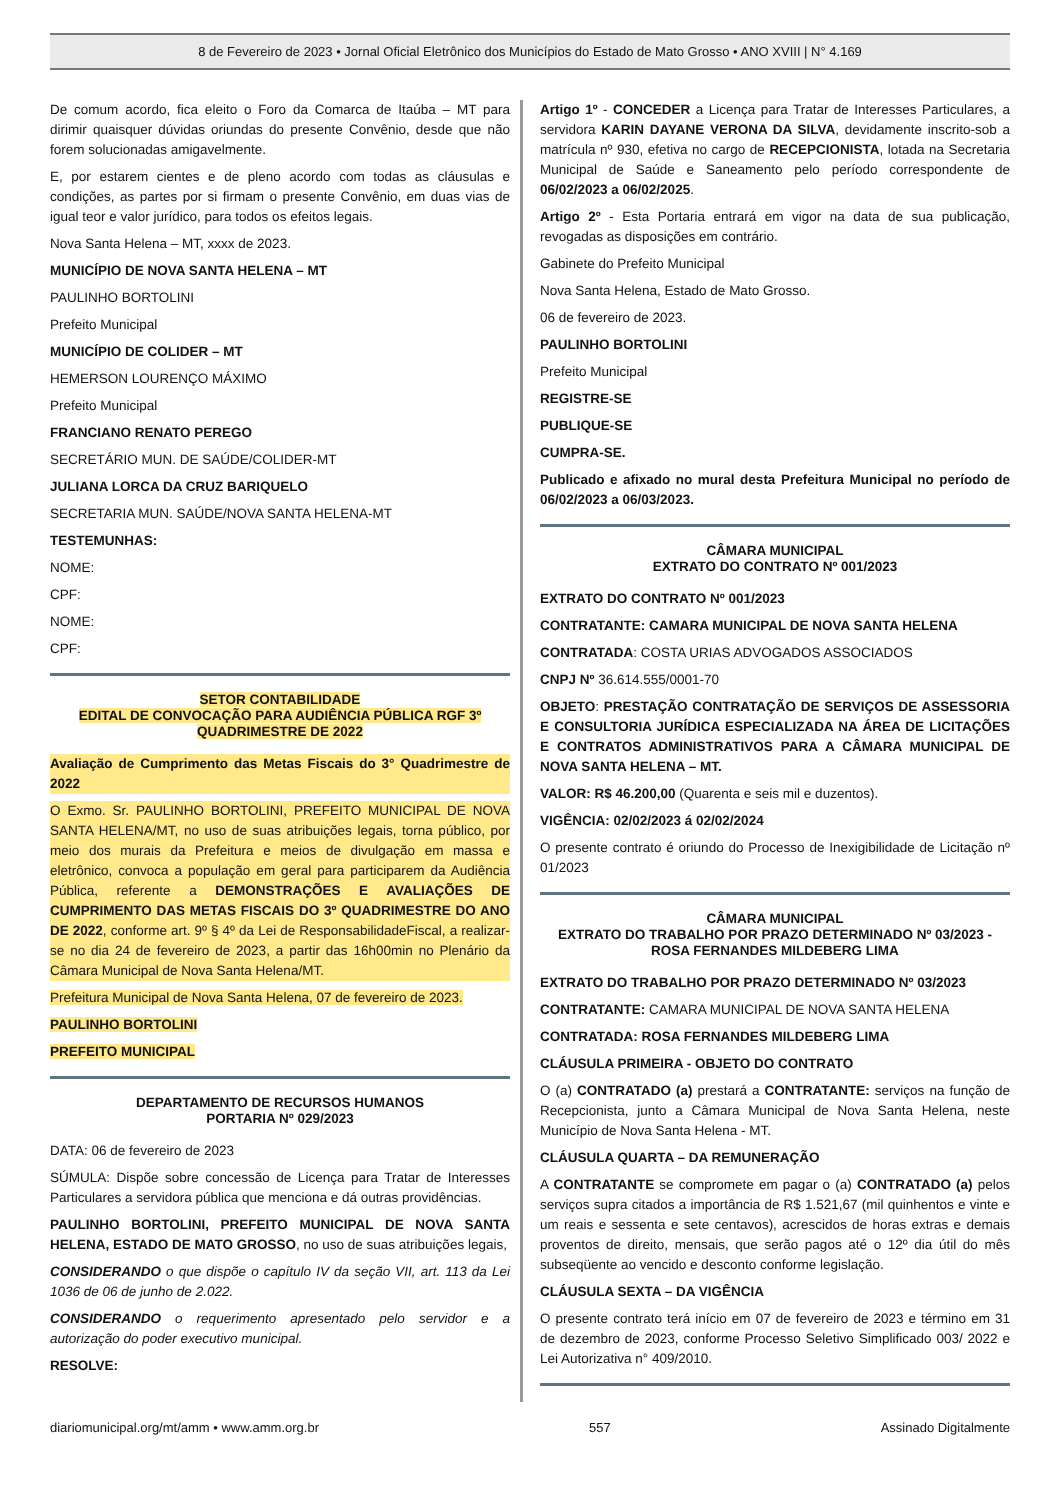8 de Fevereiro de 2023 • Jornal Oficial Eletrônico dos Municípios do Estado de Mato Grosso • ANO XVIII | N° 4.169
De comum acordo, fica eleito o Foro da Comarca de Itaúba – MT para dirimir quaisquer dúvidas oriundas do presente Convênio, desde que não forem solucionadas amigavelmente.
E, por estarem cientes e de pleno acordo com todas as cláusulas e condições, as partes por si firmam o presente Convênio, em duas vias de igual teor e valor jurídico, para todos os efeitos legais.
Nova Santa Helena – MT, xxxx de 2023.
MUNICÍPIO DE NOVA SANTA HELENA – MT
PAULINHO BORTOLINI
Prefeito Municipal
MUNICÍPIO DE COLIDER – MT
HEMERSON LOURENÇO MÁXIMO
Prefeito Municipal
FRANCIANO RENATO PEREGO
SECRETÁRIO MUN. DE SAÚDE/COLIDER-MT
JULIANA LORCA DA CRUZ BARIQUELO
SECRETARIA MUN. SAÚDE/NOVA SANTA HELENA-MT
TESTEMUNHAS:
NOME:
CPF:
NOME:
CPF:
SETOR CONTABILIDADE
EDITAL DE CONVOCAÇÃO PARA AUDIÊNCIA PÚBLICA RGF 3º QUADRIMESTRE DE 2022
Avaliação de Cumprimento das Metas Fiscais do 3° Quadrimestre de 2022
O Exmo. Sr. PAULINHO BORTOLINI, PREFEITO MUNICIPAL DE NOVA SANTA HELENA/MT, no uso de suas atribuições legais, torna público, por meio dos murais da Prefeitura e meios de divulgação em massa e eletrônico, convoca a população em geral para participarem da Audiência Pública, referente a DEMONSTRAÇÕES E AVALIAÇÕES DE CUMPRIMENTO DAS METAS FISCAIS DO 3º QUADRIMESTRE DO ANO DE 2022, conforme art. 9º § 4º da Lei de ResponsabilidadeFiscal, a realizar-se no dia 24 de fevereiro de 2023, a partir das 16h00min no Plenário da Câmara Municipal de Nova Santa Helena/MT.
Prefeitura Municipal de Nova Santa Helena, 07 de fevereiro de 2023.
PAULINHO BORTOLINI
PREFEITO MUNICIPAL
DEPARTAMENTO DE RECURSOS HUMANOS
PORTARIA Nº 029/2023
DATA: 06 de fevereiro de 2023
SÚMULA: Dispõe sobre concessão de Licença para Tratar de Interesses Particulares a servidora pública que menciona e dá outras providências.
PAULINHO BORTOLINI, PREFEITO MUNICIPAL DE NOVA SANTA HELENA, ESTADO DE MATO GROSSO, no uso de suas atribuições legais,
CONSIDERANDO o que dispõe o capítulo IV da seção VII, art. 113 da Lei 1036 de 06 de junho de 2.022.
CONSIDERANDO o requerimento apresentado pelo servidor e a autorização do poder executivo municipal.
RESOLVE:
Artigo 1º - CONCEDER a Licença para Tratar de Interesses Particulares, a servidora KARIN DAYANE VERONA DA SILVA, devidamente inscrito-sob a matrícula nº 930, efetiva no cargo de RECEPCIONISTA, lotada na Secretaria Municipal de Saúde e Saneamento pelo período correspondente de 06/02/2023 a 06/02/2025.
Artigo 2º - Esta Portaria entrará em vigor na data de sua publicação, revogadas as disposições em contrário.
Gabinete do Prefeito Municipal
Nova Santa Helena, Estado de Mato Grosso.
06 de fevereiro de 2023.
PAULINHO BORTOLINI
Prefeito Municipal
REGISTRE-SE
PUBLIQUE-SE
CUMPRA-SE.
Publicado e afixado no mural desta Prefeitura Municipal no período de 06/02/2023 a 06/03/2023.
CÂMARA MUNICIPAL
EXTRATO DO CONTRATO Nº 001/2023
EXTRATO DO CONTRATO Nº 001/2023
CONTRATANTE: CAMARA MUNICIPAL DE NOVA SANTA HELENA
CONTRATADA: COSTA URIAS ADVOGADOS ASSOCIADOS
CNPJ Nº 36.614.555/0001-70
OBJETO: PRESTAÇÃO CONTRATAÇÃO DE SERVIÇOS DE ASSESSORIA E CONSULTORIA JURÍDICA ESPECIALIZADA NA ÁREA DE LICITAÇÕES E CONTRATOS ADMINISTRATIVOS PARA A CÂMARA MUNICIPAL DE NOVA SANTA HELENA – MT.
VALOR: R$ 46.200,00 (Quarenta e seis mil e duzentos).
VIGÊNCIA: 02/02/2023 á 02/02/2024
O presente contrato é oriundo do Processo de Inexigibilidade de Licitação nº 01/2023
CÂMARA MUNICIPAL
EXTRATO DO TRABALHO POR PRAZO DETERMINADO Nº 03/2023 - ROSA FERNANDES MILDEBERG LIMA
EXTRATO DO TRABALHO POR PRAZO DETERMINADO Nº 03/2023
CONTRATANTE: CAMARA MUNICIPAL DE NOVA SANTA HELENA
CONTRATADA: ROSA FERNANDES MILDEBERG LIMA
CLÁUSULA PRIMEIRA - OBJETO DO CONTRATO
O (a) CONTRATADO (a) prestará a CONTRATANTE: serviços na função de Recepcionista, junto a Câmara Municipal de Nova Santa Helena, neste Município de Nova Santa Helena - MT.
CLÁUSULA QUARTA – DA REMUNERAÇÃO
A CONTRATANTE se compromete em pagar o (a) CONTRATADO (a) pelos serviços supra citados a importância de R$ 1.521,67 (mil quinhentos e vinte e um reais e sessenta e sete centavos), acrescidos de horas extras e demais proventos de direito, mensais, que serão pagos até o 12º dia útil do mês subseqüente ao vencido e desconto conforme legislação.
CLÁUSULA SEXTA – DA VIGÊNCIA
O presente contrato terá início em 07 de fevereiro de 2023 e término em 31 de dezembro de 2023, conforme Processo Seletivo Simplificado 003/ 2022 e Lei Autorizativa n° 409/2010.
diariomunicipal.org/mt/amm • www.amm.org.br 557 Assinado Digitalmente